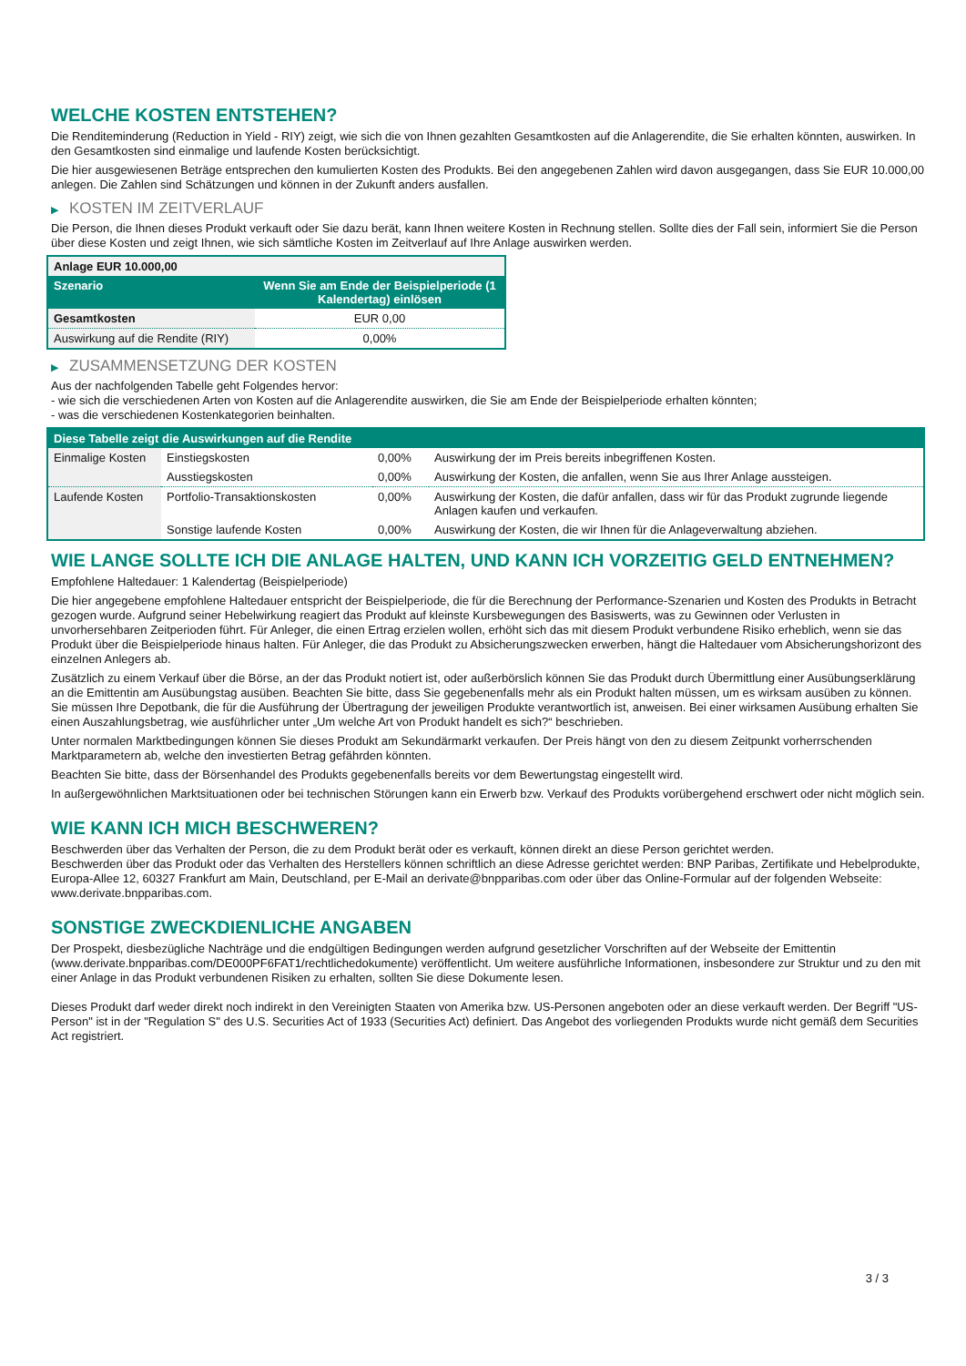WELCHE KOSTEN ENTSTEHEN?
Die Renditeminderung (Reduction in Yield - RIY) zeigt, wie sich die von Ihnen gezahlten Gesamtkosten auf die Anlagerendite, die Sie erhalten könnten, auswirken. In den Gesamtkosten sind einmalige und laufende Kosten berücksichtigt.
Die hier ausgewiesenen Beträge entsprechen den kumulierten Kosten des Produkts. Bei den angegebenen Zahlen wird davon ausgegangen, dass Sie EUR 10.000,00 anlegen. Die Zahlen sind Schätzungen und können in der Zukunft anders ausfallen.
▶ KOSTEN IM ZEITVERLAUF
Die Person, die Ihnen dieses Produkt verkauft oder Sie dazu berät, kann Ihnen weitere Kosten in Rechnung stellen. Sollte dies der Fall sein, informiert Sie die Person über diese Kosten und zeigt Ihnen, wie sich sämtliche Kosten im Zeitverlauf auf Ihre Anlage auswirken werden.
| Anlage EUR 10.000,00 | |
| Szenario | Wenn Sie am Ende der Beispielperiode (1 Kalendertag) einlösen |
| Gesamtkosten | EUR 0,00 |
| Auswirkung auf die Rendite (RIY) | 0,00% |
▶ ZUSAMMENSETZUNG DER KOSTEN
Aus der nachfolgenden Tabelle geht Folgendes hervor:
- wie sich die verschiedenen Arten von Kosten auf die Anlagerendite auswirken, die Sie am Ende der Beispielperiode erhalten könnten;
- was die verschiedenen Kostenkategorien beinhalten.
| Diese Tabelle zeigt die Auswirkungen auf die Rendite | | | |
| --- | --- | --- | --- |
| Einmalige Kosten | Einstiegskosten | 0,00% | Auswirkung der im Preis bereits inbegriffenen Kosten. |
| | Ausstiegskosten | 0,00% | Auswirkung der Kosten, die anfallen, wenn Sie aus Ihrer Anlage aussteigen. |
| Laufende Kosten | Portfolio-Transaktionskosten | 0,00% | Auswirkung der Kosten, die dafür anfallen, dass wir für das Produkt zugrunde liegende Anlagen kaufen und verkaufen. |
| | Sonstige laufende Kosten | 0,00% | Auswirkung der Kosten, die wir Ihnen für die Anlageverwaltung abziehen. |
WIE LANGE SOLLTE ICH DIE ANLAGE HALTEN, UND KANN ICH VORZEITIG GELD ENTNEHMEN?
Empfohlene Haltedauer: 1 Kalendertag (Beispielperiode)
Die hier angegebene empfohlene Haltedauer entspricht der Beispielperiode, die für die Berechnung der Performance-Szenarien und Kosten des Produkts in Betracht gezogen wurde. Aufgrund seiner Hebelwirkung reagiert das Produkt auf kleinste Kursbewegungen des Basiswerts, was zu Gewinnen oder Verlusten in unvorhersehbaren Zeitperioden führt. Für Anleger, die einen Ertrag erzielen wollen, erhöht sich das mit diesem Produkt verbundene Risiko erheblich, wenn sie das Produkt über die Beispielperiode hinaus halten. Für Anleger, die das Produkt zu Absicherungszwecken erwerben, hängt die Haltedauer vom Absicherungshorizont des einzelnen Anlegers ab.
Zusätzlich zu einem Verkauf über die Börse, an der das Produkt notiert ist, oder außerbörslich können Sie das Produkt durch Übermittlung einer Ausübungserklärung an die Emittentin am Ausübungstag ausüben. Beachten Sie bitte, dass Sie gegebenenfalls mehr als ein Produkt halten müssen, um es wirksam ausüben zu können. Sie müssen Ihre Depotbank, die für die Ausführung der Übertragung der jeweiligen Produkte verantwortlich ist, anweisen. Bei einer wirksamen Ausübung erhalten Sie einen Auszahlungsbetrag, wie ausführlicher unter „Um welche Art von Produkt handelt es sich?“ beschrieben.
Unter normalen Marktbedingungen können Sie dieses Produkt am Sekundärmarkt verkaufen. Der Preis hängt von den zu diesem Zeitpunkt vorherrschenden Marktparametern ab, welche den investierten Betrag gefährden könnten.
Beachten Sie bitte, dass der Börsenhandel des Produkts gegebenenfalls bereits vor dem Bewertungstag eingestellt wird.
In außergewöhnlichen Marktsituationen oder bei technischen Störungen kann ein Erwerb bzw. Verkauf des Produkts vorübergehend erschwert oder nicht möglich sein.
WIE KANN ICH MICH BESCHWEREN?
Beschwerden über das Verhalten der Person, die zu dem Produkt berät oder es verkauft, können direkt an diese Person gerichtet werden.
Beschwerden über das Produkt oder das Verhalten des Herstellers können schriftlich an diese Adresse gerichtet werden: BNP Paribas, Zertifikate und Hebelprodukte, Europa-Allee 12, 60327 Frankfurt am Main, Deutschland, per E-Mail an derivate@bnpparibas.com oder über das Online-Formular auf der folgenden Webseite: www.derivate.bnpparibas.com.
SONSTIGE ZWECKDIENLICHE ANGABEN
Der Prospekt, diesbezügliche Nachträge und die endgültigen Bedingungen werden aufgrund gesetzlicher Vorschriften auf der Webseite der Emittentin (www.derivate.bnpparibas.com/DE000PF6FAT1/rechtlichedokumente) veröffentlicht. Um weitere ausführliche Informationen, insbesondere zur Struktur und zu den mit einer Anlage in das Produkt verbundenen Risiken zu erhalten, sollten Sie diese Dokumente lesen.
Dieses Produkt darf weder direkt noch indirekt in den Vereinigten Staaten von Amerika bzw. US-Personen angeboten oder an diese verkauft werden. Der Begriff "US-Person" ist in der "Regulation S" des U.S. Securities Act of 1933 (Securities Act) definiert. Das Angebot des vorliegenden Produkts wurde nicht gemäß dem Securities Act registriert.
3 / 3